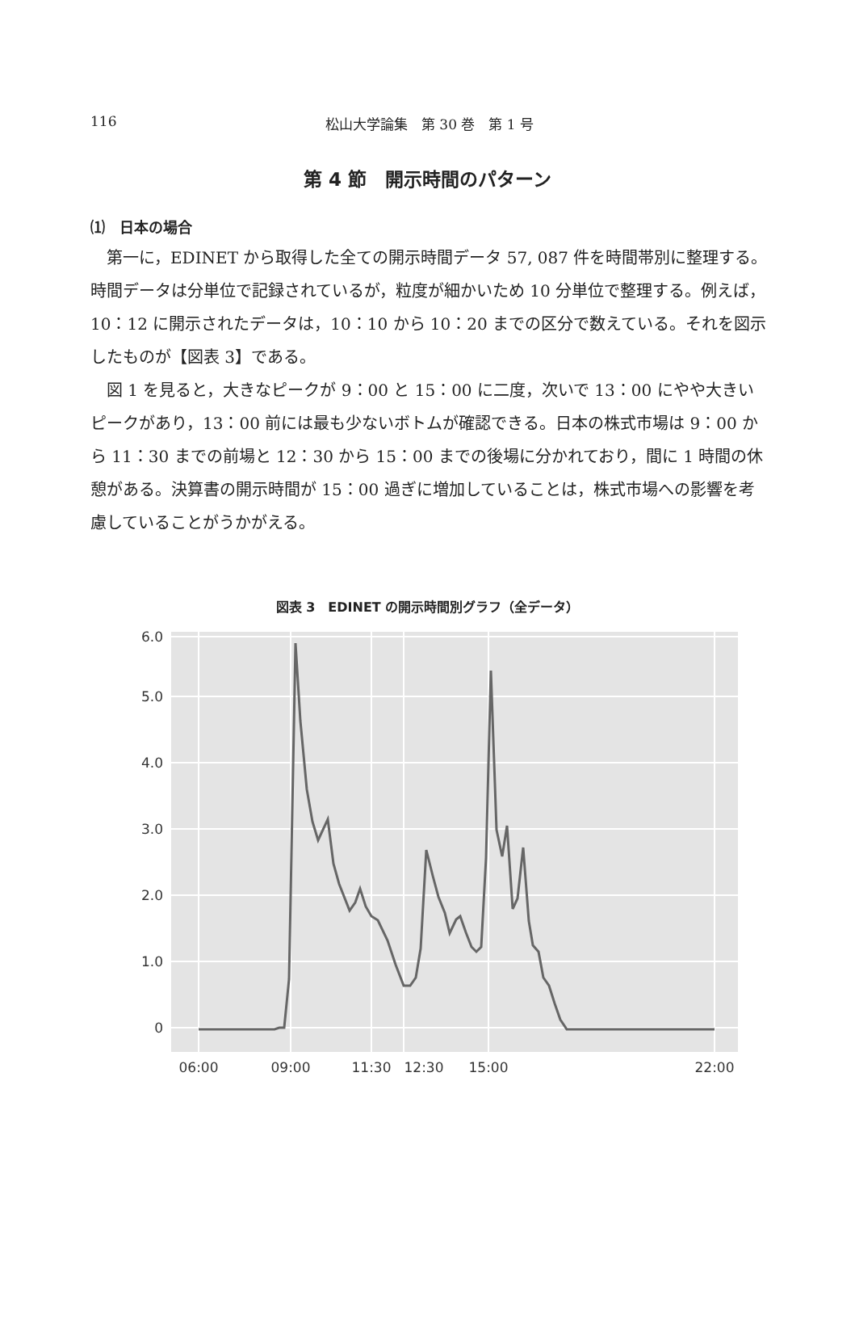116 松山大学論集　第 30 巻　第 1 号
第 4 節　開示時間のパターン
⑴　日本の場合
第一に，EDINET から取得した全ての開示時間データ 57, 087 件を時間帯別に整理する。時間データは分単位で記録されているが，粒度が細かいため 10 分単位で整理する。例えば，10：12 に開示されたデータは，10：10 から 10：20 までの区分で数えている。それを図示したものが【図表 3】である。
図 1 を見ると，大きなピークが 9：00 と 15：00 に二度，次いで 13：00 にやや大きいピークがあり，13：00 前には最も少ないボトムが確認できる。日本の株式市場は 9：00 から 11：30 までの前場と 12：30 から 15：00 までの後場に分かれており，間に 1 時間の休憩がある。決算書の開示時間が 15：00 過ぎに増加していることは，株式市場への影響を考慮していることがうかがえる。
図表 3　EDINET の開示時間別グラフ（全データ）
0
1.0
2.0
3.0
4.0
5.0
6.0
06:00
09:00
11:30
12:30
15:00
22:00